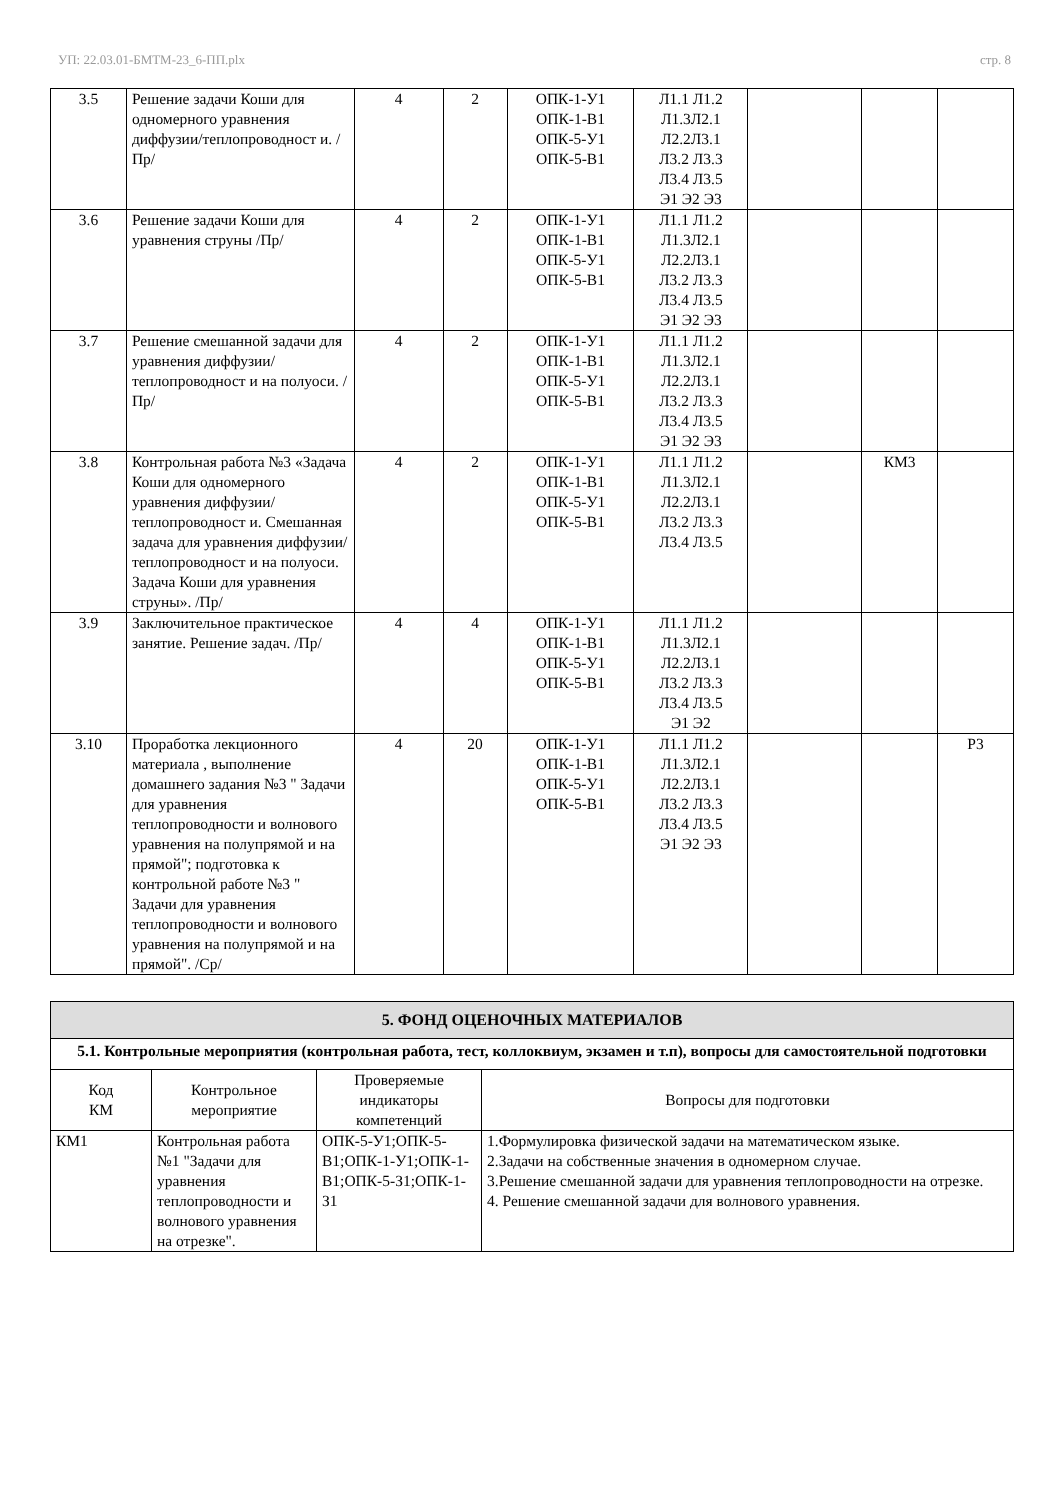УП: 22.03.01-БМТМ-23_6-ПП.plx стр. 8
| 3.5 | Решение задачи Коши для одномерного уравнения диффузии/теплопроводност и. /Пр/ | 4 | 2 | ОПК-1-У1 ОПК-1-В1 ОПК-5-У1 ОПК-5-В1 | Л1.1 Л1.2 Л1.3Л2.1 Л2.2Л3.1 Л3.2 Л3.3 Л3.4 Л3.5 Э1 Э2 Э3 | | | |
| 3.6 | Решение задачи Коши для уравнения струны /Пр/ | 4 | 2 | ОПК-1-У1 ОПК-1-В1 ОПК-5-У1 ОПК-5-В1 | Л1.1 Л1.2 Л1.3Л2.1 Л2.2Л3.1 Л3.2 Л3.3 Л3.4 Л3.5 Э1 Э2 Э3 | | | |
| 3.7 | Решение смешанной задачи для уравнения диффузии/теплопроводност и на полуоси. /Пр/ | 4 | 2 | ОПК-1-У1 ОПК-1-В1 ОПК-5-У1 ОПК-5-В1 | Л1.1 Л1.2 Л1.3Л2.1 Л2.2Л3.1 Л3.2 Л3.3 Л3.4 Л3.5 Э1 Э2 Э3 | | | |
| 3.8 | Контрольная работа №3 «Задача Коши для одномерного уравнения диффузии/теплопроводност и. Смешанная задача для уравнения диффузии/теплопроводност и на полуоси. Задача Коши для уравнения струны». /Пр/ | 4 | 2 | ОПК-1-У1 ОПК-1-В1 ОПК-5-У1 ОПК-5-В1 | Л1.1 Л1.2 Л1.3Л2.1 Л2.2Л3.1 Л3.2 Л3.3 Л3.4 Л3.5 | | КМ3 | |
| 3.9 | Заключительное практическое занятие. Решение задач. /Пр/ | 4 | 4 | ОПК-1-У1 ОПК-1-В1 ОПК-5-У1 ОПК-5-В1 | Л1.1 Л1.2 Л1.3Л2.1 Л2.2Л3.1 Л3.2 Л3.3 Л3.4 Л3.5 Э1 Э2 | | | |
| 3.10 | Проработка лекционного материала , выполнение домашнего задания №3 " Задачи для уравнения теплопроводности и волнового уравнения на полупрямой и на прямой"; подготовка к контрольной работе №3 " Задачи для уравнения теплопроводности и волнового уравнения на полупрямой и на прямой". /Ср/ | 4 | 20 | ОПК-1-У1 ОПК-1-В1 ОПК-5-У1 ОПК-5-В1 | Л1.1 Л1.2 Л1.3Л2.1 Л2.2Л3.1 Л3.2 Л3.3 Л3.4 Л3.5 Э1 Э2 Э3 | | | Р3 |
| 5. ФОНД ОЦЕНОЧНЫХ МАТЕРИАЛОВ | | | |
| 5.1. Контрольные мероприятия (контрольная работа, тест, коллоквиум, экзамен и т.п), вопросы для самостоятельной подготовки | | | |
| Код КМ | Контрольное мероприятие | Проверяемые индикаторы компетенций | Вопросы для подготовки |
| КМ1 | Контрольная работа №1 "Задачи для уравнения теплопроводности и волнового уравнения на отрезке". | ОПК-5-У1;ОПК-5-В1;ОПК-1-У1;ОПК-1-В1;ОПК-5-З1;ОПК-1-З1 | 1.Формулировка физической задачи на математическом языке. 2.Задачи на собственные значения в одномерном случае. 3.Решение смешанной задачи для уравнения теплопроводности на отрезке. 4. Решение смешанной задачи для волнового уравнения. |